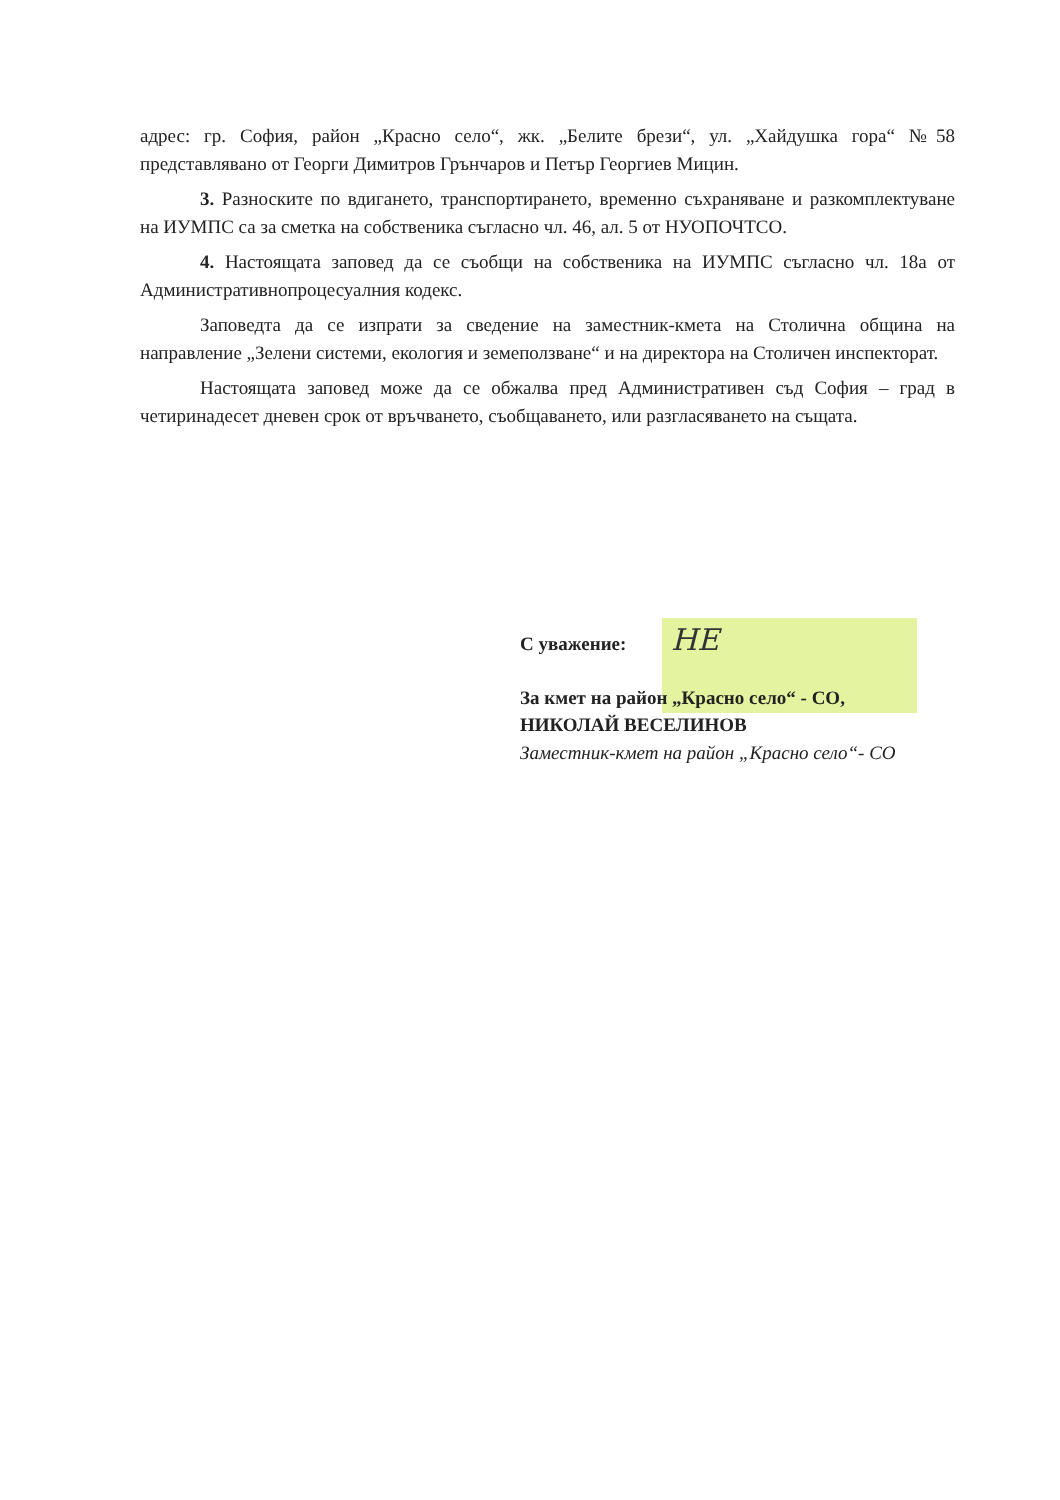адрес: гр. София, район „Красно село“, жк. „Белите брези“, ул. „Хайдушка гора“ №58 представлявано от Георги Димитров Грънчаров и Петър Георгиев Мицин.
3. Разноските по вдигането, транспортирането, временно съхраняване и разкомплектуване на ИУМПС са за сметка на собственика съгласно чл. 46, ал. 5 от НУОПОЧТСО.
4. Настоящата заповед да се съобщи на собственика на ИУМПС съгласно чл. 18а от Административнопроцесуалния кодекс.
Заповедта да се изпрати за сведение на заместник-кмета на Столична община на направление „Зелени системи, екология и земеползване“ и на директора на Столичен инспекторат.
Настоящата заповед може да се обжалва пред Административен съд София – град в четиринадесет дневен срок от връчването, съобщаването, или разгласяването на същата.
С уважение: НЕ
За кмет на район „Красно село“ - СО,
НИКОЛАЙ ВЕСЕЛИНОВ
Заместник-кмет на район „Красно село“- СО